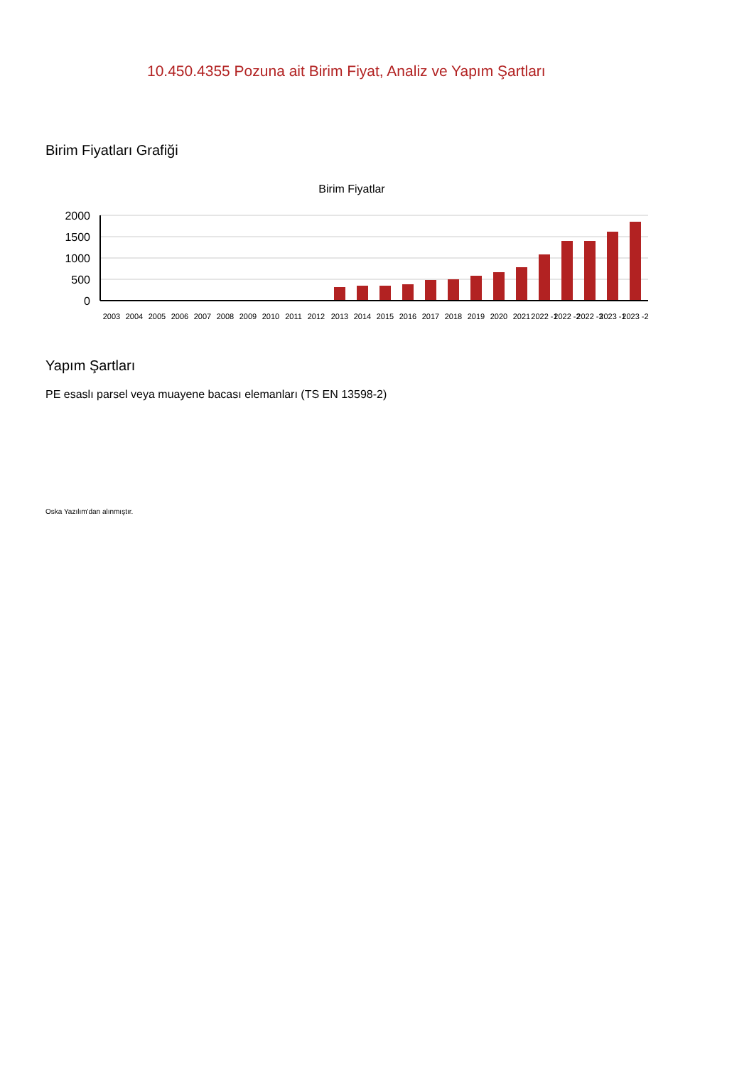10.450.4355 Pozuna ait Birim Fiyat, Analiz ve Yapım Şartları
Birim Fiyatları Grafiği
Birim Fiyatlar
2000
1500
1000
500
0
2003
2004
2005
2006
2007
2008
2009
2010
2011
2012
2013
2014
2015
2016
2017
2018
2019
2020
2021
2022 -1
2022 -2
2022 -3
2023 -1
2023 -2
Yapım Şartları
PE esaslı parsel veya muayene bacası elemanları (TS EN 13598-2)
Oska Yazılım'dan alınmıştır.